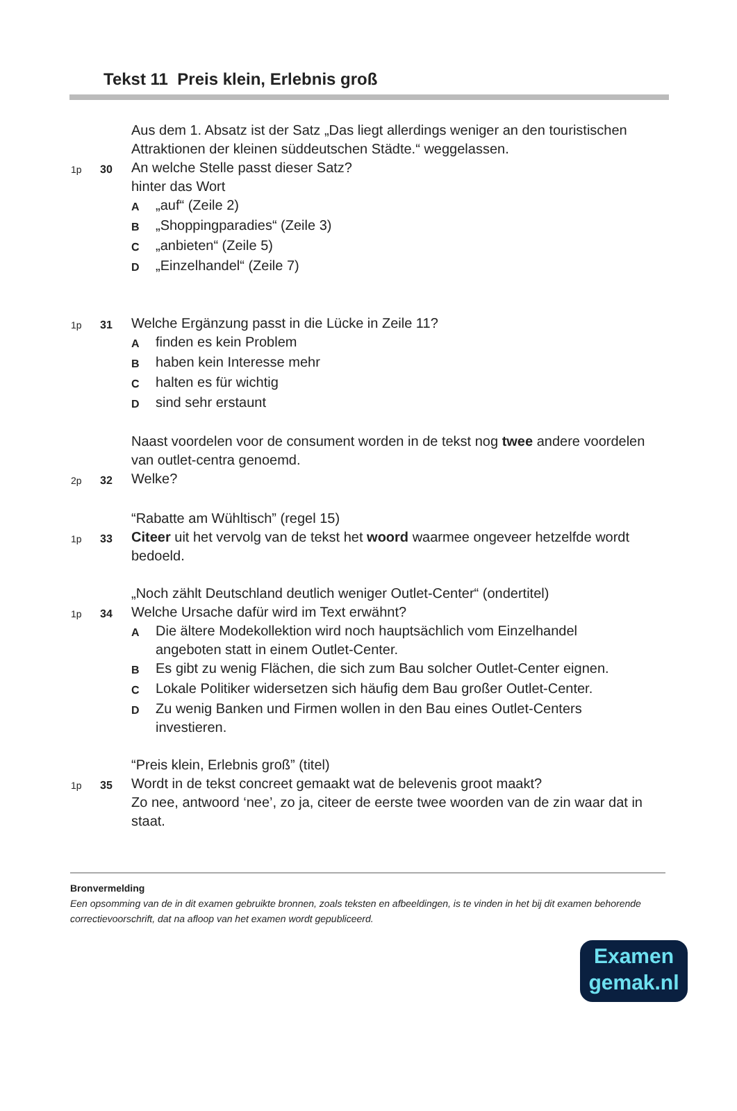Tekst 11 Preis klein, Erlebnis groß
Aus dem 1. Absatz ist der Satz „Das liegt allerdings weniger an den touristischen Attraktionen der kleinen süddeutschen Städte.“ weggelassen.
1p 30
An welche Stelle passt dieser Satz?
hinter das Wort
A
„auf“ (Zeile 2)
B
„Shoppingparadies“ (Zeile 3)
C
„anbieten“ (Zeile 5)
D
„Einzelhandel“ (Zeile 7)
1p 31
Welche Ergänzung passt in die Lücke in Zeile 11?
A
finden es kein Problem
B
haben kein Interesse mehr
C
halten es für wichtig
D
sind sehr erstaunt
Naast voordelen voor de consument worden in de tekst nog twee andere voordelen van outlet-centra genoemd.
2p 32
Welke?
“Rabatte am Wühltisch” (regel 15)
1p 33
Citeer uit het vervolg van de tekst het woord waarmee ongeveer hetzelfde wordt bedoeld.
„Noch zählt Deutschland deutlich weniger Outlet-Center“ (ondertitel)
1p 34
Welche Ursache dafür wird im Text erwähnt?
A
Die ältere Modekollektion wird noch hauptsächlich vom Einzelhandel angeboten statt in einem Outlet-Center.
B
Es gibt zu wenig Flächen, die sich zum Bau solcher Outlet-Center eignen.
C
Lokale Politiker widersetzen sich häufig dem Bau großer Outlet-Center.
D
Zu wenig Banken und Firmen wollen in den Bau eines Outlet-Centers investieren.
“Preis klein, Erlebnis groß” (titel)
1p 35
Wordt in de tekst concreet gemaakt wat de belevenis groot maakt?
Zo nee, antwoord ‘nee’, zo ja, citeer de eerste twee woorden van de zin waar dat in staat.
Bronvermelding
Een opsomming van de in dit examen gebruikte bronnen, zoals teksten en afbeeldingen, is te vinden in het bij dit examen behorende correctievoorschrift, dat na afloop van het examen wordt gepubliceerd.
Examen
gemak.nl